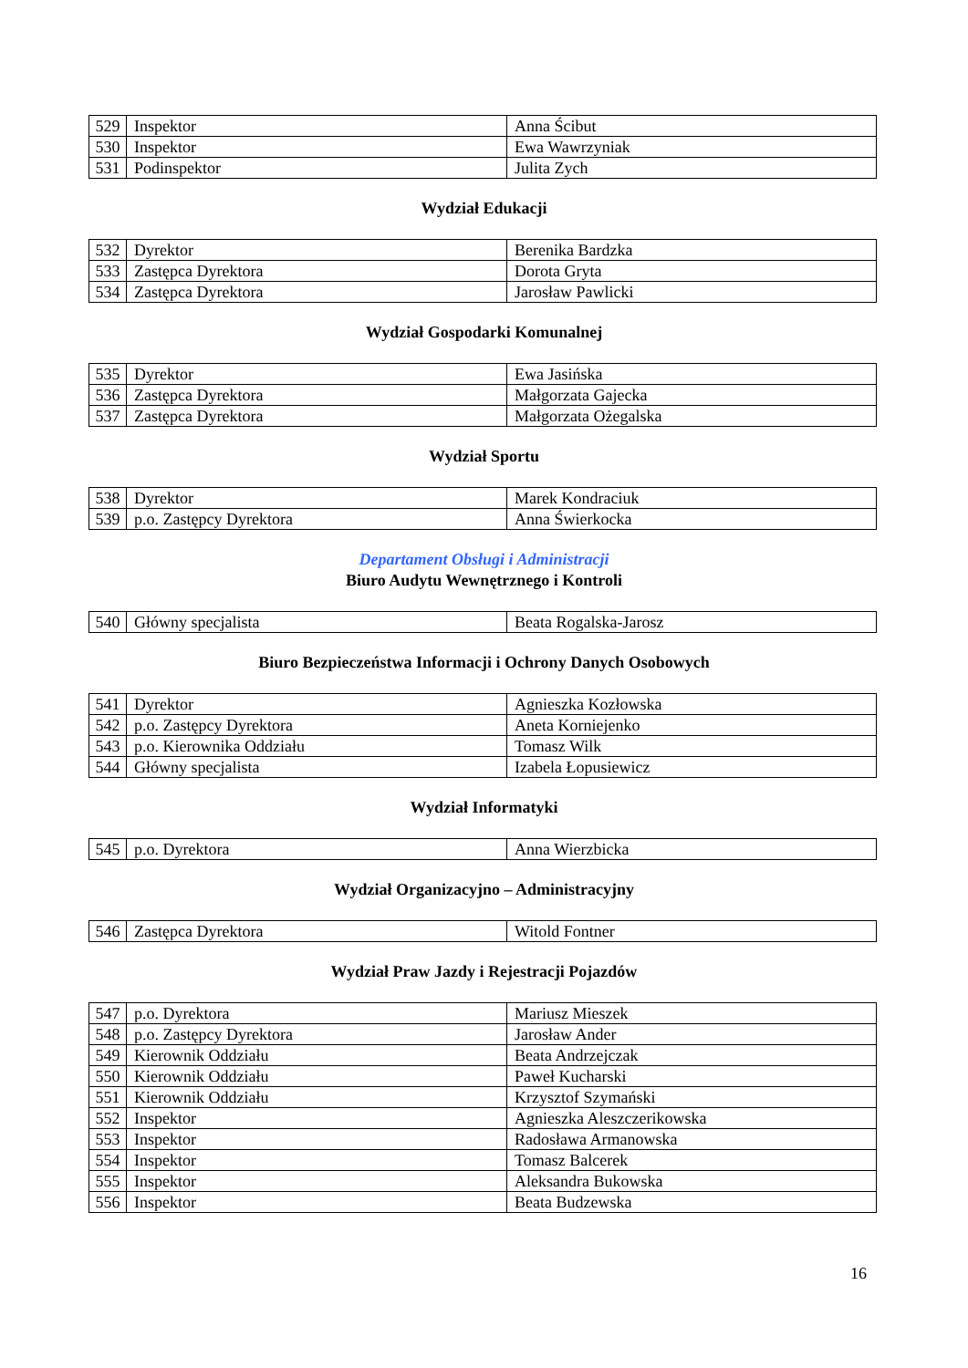| 529 | Inspektor | Anna Ścibut |
| 530 | Inspektor | Ewa Wawrzyniak |
| 531 | Podinspektor | Julita Zych |
Wydział Edukacji
| 532 | Dyrektor | Berenika Bardzka |
| 533 | Zastępca Dyrektora | Dorota Gryta |
| 534 | Zastępca Dyrektora | Jarosław Pawlicki |
Wydział Gospodarki Komunalnej
| 535 | Dyrektor | Ewa Jasińska |
| 536 | Zastępca Dyrektora | Małgorzata Gajecka |
| 537 | Zastępca Dyrektora | Małgorzata Ożegalska |
Wydział Sportu
| 538 | Dyrektor | Marek Kondraciuk |
| 539 | p.o. Zastępcy Dyrektora | Anna Świerkocka |
Departament Obsługi i Administracji
Biuro Audytu Wewnętrznego i Kontroli
| 540 | Główny specjalista | Beata Rogalska-Jarosz |
Biuro Bezpieczeństwa Informacji i Ochrony Danych Osobowych
| 541 | Dyrektor | Agnieszka Kozłowska |
| 542 | p.o. Zastępcy Dyrektora | Aneta Korniejenko |
| 543 | p.o. Kierownika Oddziału | Tomasz Wilk |
| 544 | Główny specjalista | Izabela Łopusiewicz |
Wydział Informatyki
| 545 | p.o. Dyrektora | Anna Wierzbicka |
Wydział Organizacyjno – Administracyjny
| 546 | Zastępca Dyrektora | Witold Fontner |
Wydział Praw Jazdy i Rejestracji Pojazdów
| 547 | p.o. Dyrektora | Mariusz Mieszek |
| 548 | p.o. Zastępcy Dyrektora | Jarosław Ander |
| 549 | Kierownik Oddziału | Beata Andrzejczak |
| 550 | Kierownik Oddziału | Paweł Kucharski |
| 551 | Kierownik Oddziału | Krzysztof Szymański |
| 552 | Inspektor | Agnieszka Aleszczerikowska |
| 553 | Inspektor | Radosława Armanowska |
| 554 | Inspektor | Tomasz Balcerek |
| 555 | Inspektor | Aleksandra Bukowska |
| 556 | Inspektor | Beata Budzewska |
16